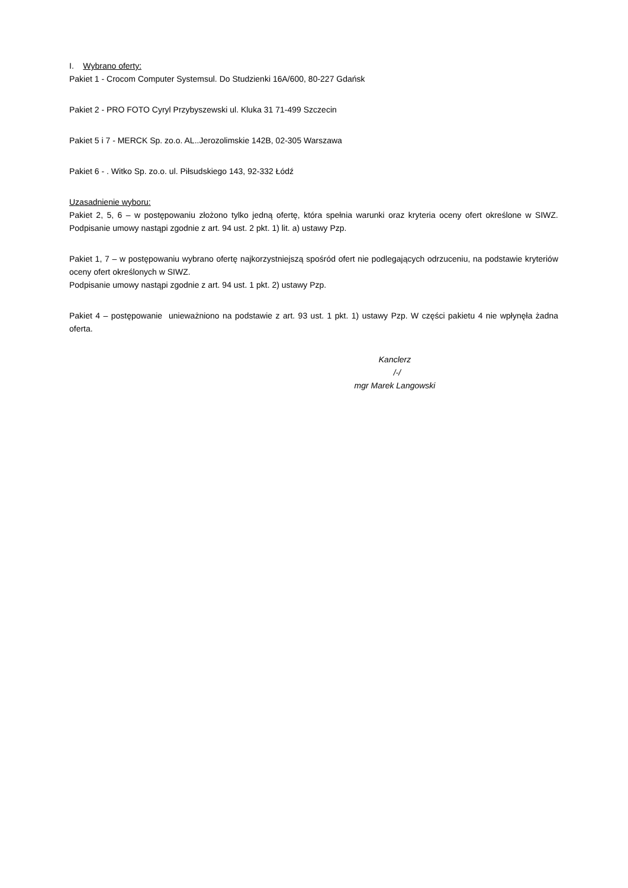I. Wybrano oferty:
Pakiet 1 - Crocom Computer Systemsul. Do Studzienki 16A/600, 80-227 Gdańsk
Pakiet 2 - PRO FOTO Cyryl Przybyszewski ul. Kluka 31 71-499 Szczecin
Pakiet 5 i 7 - MERCK Sp. zo.o. AL..Jerozolimskie 142B, 02-305 Warszawa
Pakiet 6 - . Witko Sp. zo.o. ul. Piłsudskiego 143, 92-332 Łódź
Uzasadnienie wyboru:
Pakiet 2, 5, 6 – w postępowaniu złożono tylko jedną ofertę, która spełnia warunki oraz kryteria oceny ofert określone w SIWZ. Podpisanie umowy nastąpi zgodnie z art. 94 ust. 2 pkt. 1) lit. a) ustawy Pzp.
Pakiet 1, 7 – w postępowaniu wybrano ofertę najkorzystniejszą spośród ofert nie podlegających odrzuceniu, na podstawie kryteriów oceny ofert określonych w SIWZ.
Podpisanie umowy nastąpi zgodnie z art. 94 ust. 1 pkt. 2) ustawy Pzp.
Pakiet 4 – postępowanie unieważniono na podstawie z art. 93 ust. 1 pkt. 1) ustawy Pzp. W części pakietu 4 nie wpłynęła żadna oferta.
Kanclerz
/-/
mgr Marek Langowski